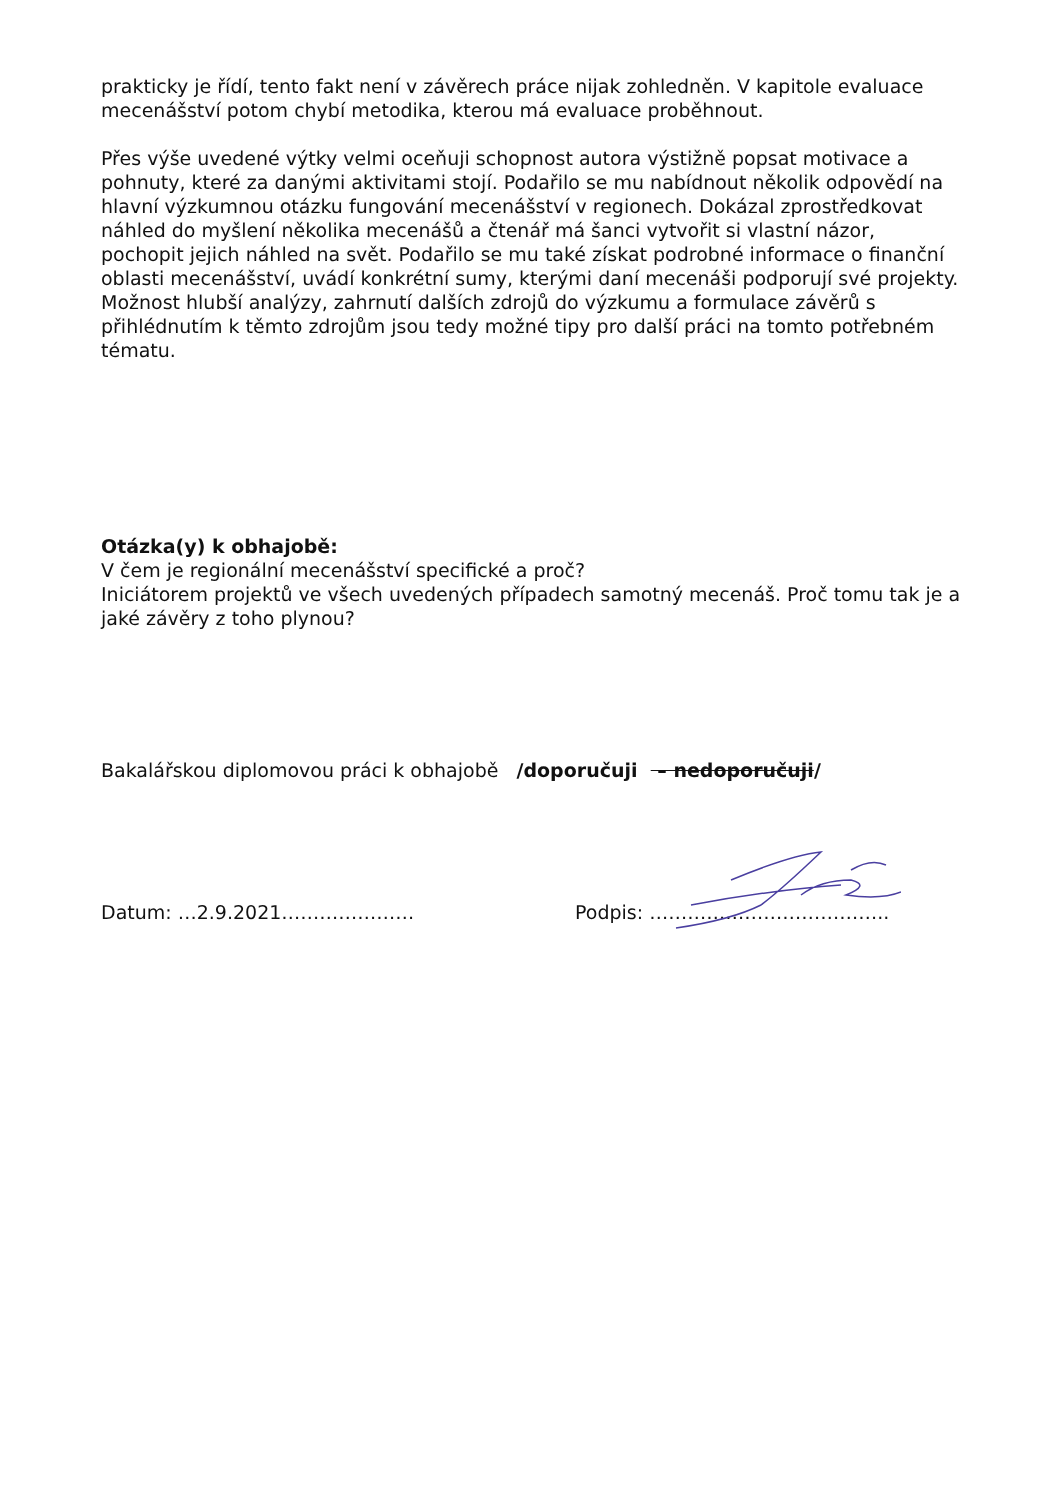prakticky je řídí, tento fakt není v závěrech práce nijak zohledněn. V kapitole evaluace mecenášství potom chybí metodika, kterou má evaluace proběhnout.
Přes výše uvedené výtky velmi oceňuji schopnost autora výstižně popsat motivace a pohnuty, které za danými aktivitami stojí. Podařilo se mu nabídnout několik odpovědí na hlavní výzkumnou otázku fungování mecenášství v regionech. Dokázal zprostředkovat náhled do myšlení několika mecenášů a čtenář má šanci vytvořit si vlastní názor, pochopit jejich náhled na svět. Podařilo se mu také získat podrobné informace o finanční oblasti mecenášství, uvádí konkrétní sumy, kterými daní mecenáši podporují své projekty. Možnost hlubší analýzy, zahrnutí dalších zdrojů do výzkumu a formulace závěrů s přihlédnutím k těmto zdrojům jsou tedy možné tipy pro další práci na tomto potřebném tématu.
Otázka(y) k obhajobě:
V čem je regionální mecenášství specifické a proč?
Iniciátorem projektů ve všech uvedených případech samotný mecenáš. Proč tomu tak je a jaké závěry z toho plynou?
Bakalářskou diplomovou práci k obhajobě /doporučuji – nedoporučuji/
Datum: …2.9.2021………………… Podpis: ………………………………..